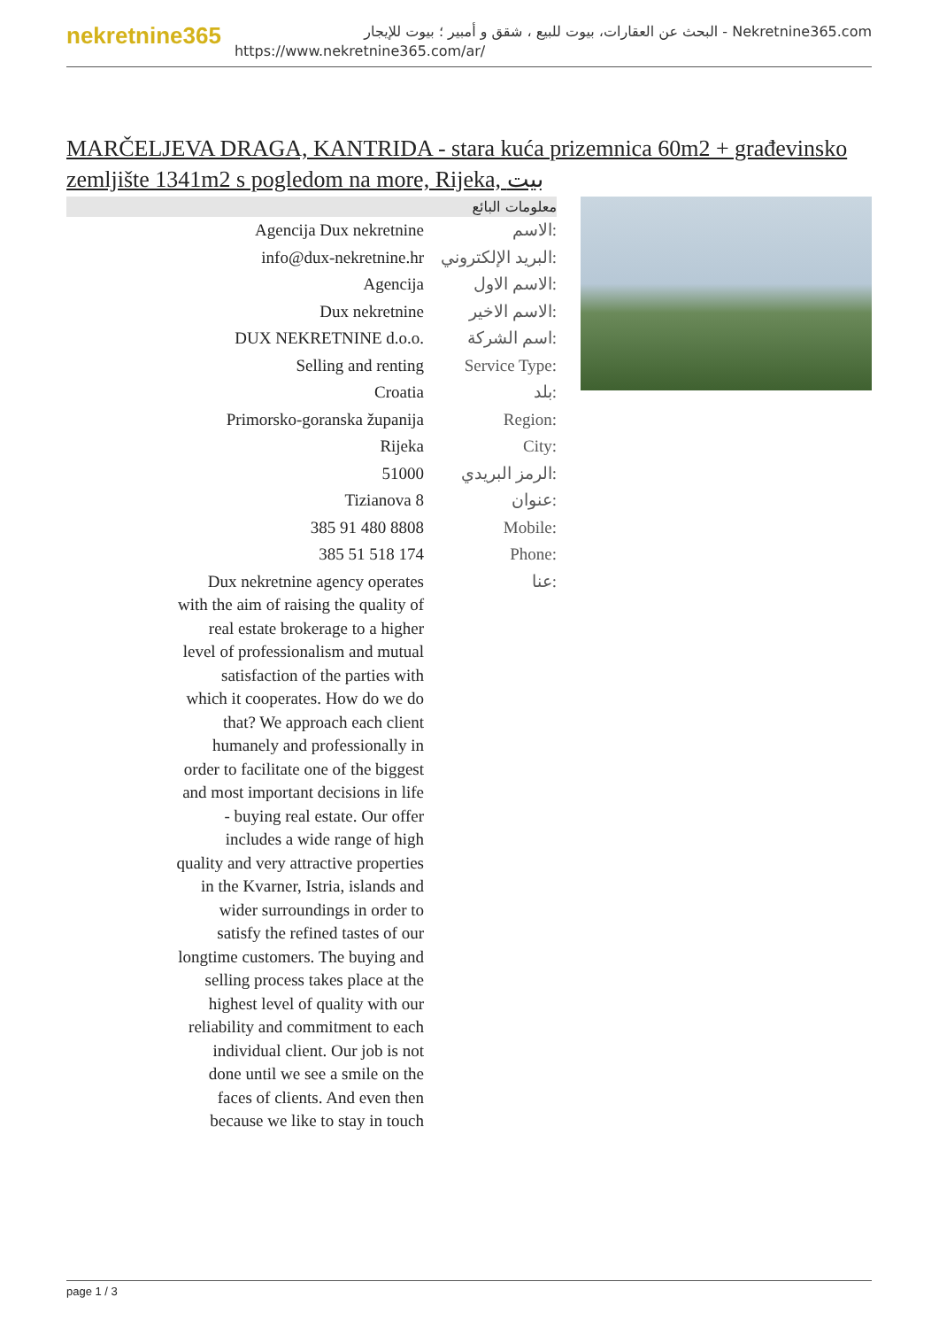nekretnine365
البحث عن العقارات، بيوت للبيع ، شقق و أمبير ؛ بيوت للإيجار - Nekretnine365.com
https://www.nekretnine365.com/ar/
MARČELJEVA DRAGA, KANTRIDA - stara kuća prizemnica 60m2 + građevinsko zemljište 1341m2 s pogledom na more, Rijeka, بيت
| معلومات البائع | |
| --- | --- |
| Agencija Dux nekretnine | الاسم: |
| info@dux-nekretnine.hr | البريد الإلكتروني: |
| Agencija | الاسم الاول: |
| Dux nekretnine | الاسم الاخير: |
| DUX NEKRETNINE d.o.o. | اسم الشركة: |
| Selling and renting | Service Type: |
| Croatia | بلد: |
| Primorsko-goranska županija | Region: |
| Rijeka | City: |
| 51000 | الرمز البريدي: |
| Tizianova 8 | عنوان: |
| 385 91 480 8808 | Mobile: |
| 385 51 518 174 | Phone: |
| Dux nekretnine agency operates with the aim of raising the quality of real estate brokerage to a higher level of professionalism and mutual satisfaction of the parties with which it cooperates. How do we do that? We approach each client humanely and professionally in order to facilitate one of the biggest and most important decisions in life - buying real estate. Our offer includes a wide range of high quality and very attractive properties in the Kvarner, Istria, islands and wider surroundings in order to satisfy the refined tastes of our longtime customers. The buying and selling process takes place at the highest level of quality with our reliability and commitment to each individual client. Our job is not done until we see a smile on the faces of clients. And even then because we like to stay in touch | عنا: |
page 1 / 3